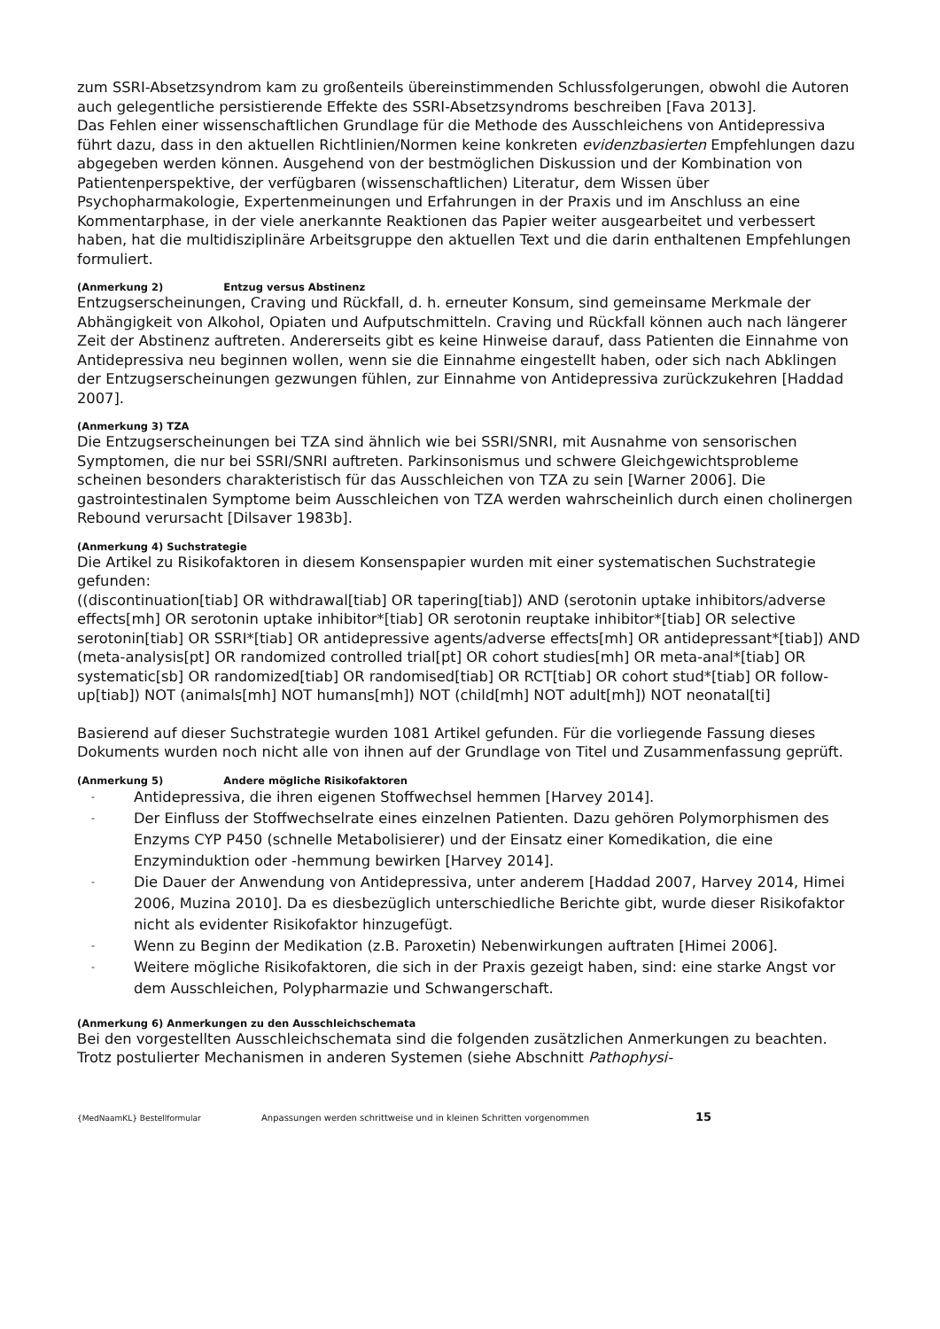zum SSRI-Absetzsyndrom kam zu großenteils übereinstimmenden Schlussfolgerungen, obwohl die Autoren auch gelegentliche persistierende Effekte des SSRI-Absetzsyndroms beschreiben [Fava 2013].
Das Fehlen einer wissenschaftlichen Grundlage für die Methode des Ausschleichens von Antidepressiva führt dazu, dass in den aktuellen Richtlinien/Normen keine konkreten evidenzbasierten Empfehlungen dazu abgegeben werden können. Ausgehend von der bestmöglichen Diskussion und der Kombination von Patientenperspektive, der verfügbaren (wissenschaftlichen) Literatur, dem Wissen über Psychopharmakologie, Expertenmeinungen und Erfahrungen in der Praxis und im Anschluss an eine Kommentarphase, in der viele anerkannte Reaktionen das Papier weiter ausgearbeitet und verbessert haben, hat die multidisziplinäre Arbeitsgruppe den aktuellen Text und die darin enthaltenen Empfehlungen formuliert.
(Anmerkung 2) Entzug versus Abstinenz
Entzugserscheinungen, Craving und Rückfall, d. h. erneuter Konsum, sind gemeinsame Merkmale der Abhängigkeit von Alkohol, Opiaten und Aufputschmitteln. Craving und Rückfall können auch nach längerer Zeit der Abstinenz auftreten. Andererseits gibt es keine Hinweise darauf, dass Patienten die Einnahme von Antidepressiva neu beginnen wollen, wenn sie die Einnahme eingestellt haben, oder sich nach Abklingen der Entzugserscheinungen gezwungen fühlen, zur Einnahme von Antidepressiva zurückzukehren [Haddad 2007].
(Anmerkung 3) TZA
Die Entzugserscheinungen bei TZA sind ähnlich wie bei SSRI/SNRI, mit Ausnahme von sensorischen Symptomen, die nur bei SSRI/SNRI auftreten. Parkinsonismus und schwere Gleichgewichtsprobleme scheinen besonders charakteristisch für das Ausschleichen von TZA zu sein [Warner 2006]. Die gastrointestinalen Symptome beim Ausschleichen von TZA werden wahrscheinlich durch einen cholinergen Rebound verursacht [Dilsaver 1983b].
(Anmerkung 4) Suchstrategie
Die Artikel zu Risikofaktoren in diesem Konsenspapier wurden mit einer systematischen Suchstrategie gefunden:
((discontinuation[tiab] OR withdrawal[tiab] OR tapering[tiab]) AND (serotonin uptake inhibitors/adverse effects[mh] OR serotonin uptake inhibitor*[tiab] OR serotonin reuptake inhibitor*[tiab] OR selective serotonin[tiab] OR SSRI*[tiab] OR antidepressive agents/adverse effects[mh] OR antidepressant*[tiab]) AND (meta-analysis[pt] OR randomized controlled trial[pt] OR cohort studies[mh] OR meta-anal*[tiab] OR systematic[sb] OR randomized[tiab] OR randomised[tiab] OR RCT[tiab] OR cohort stud*[tiab] OR follow-up[tiab]) NOT (animals[mh] NOT humans[mh]) NOT (child[mh] NOT adult[mh]) NOT neonatal[ti]
Basierend auf dieser Suchstrategie wurden 1081 Artikel gefunden. Für die vorliegende Fassung dieses Dokuments wurden noch nicht alle von ihnen auf der Grundlage von Titel und Zusammenfassung geprüft.
(Anmerkung 5) Andere mögliche Risikofaktoren
- Antidepressiva, die ihren eigenen Stoffwechsel hemmen [Harvey 2014].
- Der Einfluss der Stoffwechselrate eines einzelnen Patienten. Dazu gehören Polymorphismen des Enzyms CYP P450 (schnelle Metabolisierer) und der Einsatz einer Komedikation, die eine Enzyminduktion oder -hemmung bewirken [Harvey 2014].
- Die Dauer der Anwendung von Antidepressiva, unter anderem [Haddad 2007, Harvey 2014, Himei 2006, Muzina 2010]. Da es diesbezüglich unterschiedliche Berichte gibt, wurde dieser Risikofaktor nicht als evidenter Risikofaktor hinzugefügt.
- Wenn zu Beginn der Medikation (z.B. Paroxetin) Nebenwirkungen auftraten [Himei 2006].
- Weitere mögliche Risikofaktoren, die sich in der Praxis gezeigt haben, sind: eine starke Angst vor dem Ausschleichen, Polypharmazie und Schwangerschaft.
(Anmerkung 6) Anmerkungen zu den Ausschleichschemata
Bei den vorgestellten Ausschleichschemata sind die folgenden zusätzlichen Anmerkungen zu beachten. Trotz postulierter Mechanismen in anderen Systemen (siehe Abschnitt Pathophysi-
{MedNaamKL} Bestellformular Anpassungen werden schrittweise und in kleinen Schritten vorgenommen 15